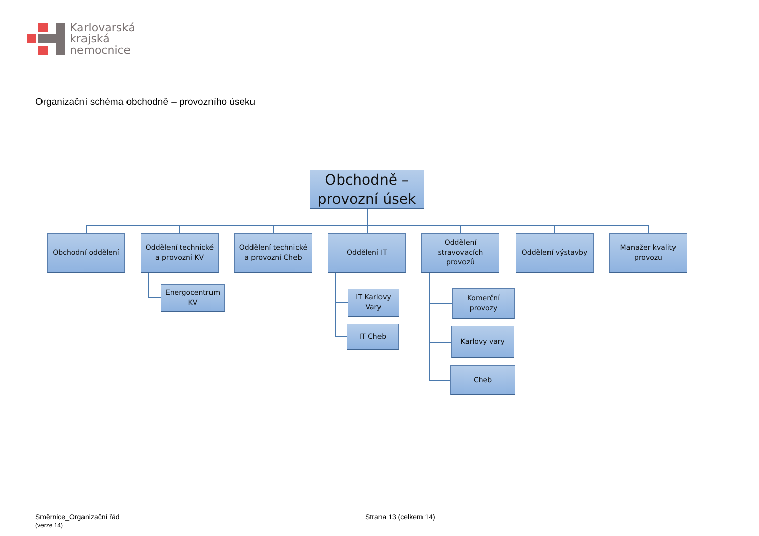Karlovarská
krajská
nemocnice
Organizační schéma obchodně – provozního úseku
Obchodně –
provozní úsek
Obchodní oddělení
Oddělení technické
a provozní KV
Oddělení technické
a provozní Cheb
Oddělení IT
Oddělení
stravovacích
provozů
Oddělení výstavby
Manažer kvality
provozu
Energocentrum
KV
IT Karlovy
Vary
IT Cheb
Komerční
provozy
Karlovy vary
Cheb
Směrnice_Organizační řád
(verze 14)
Strana 13 (celkem 14)